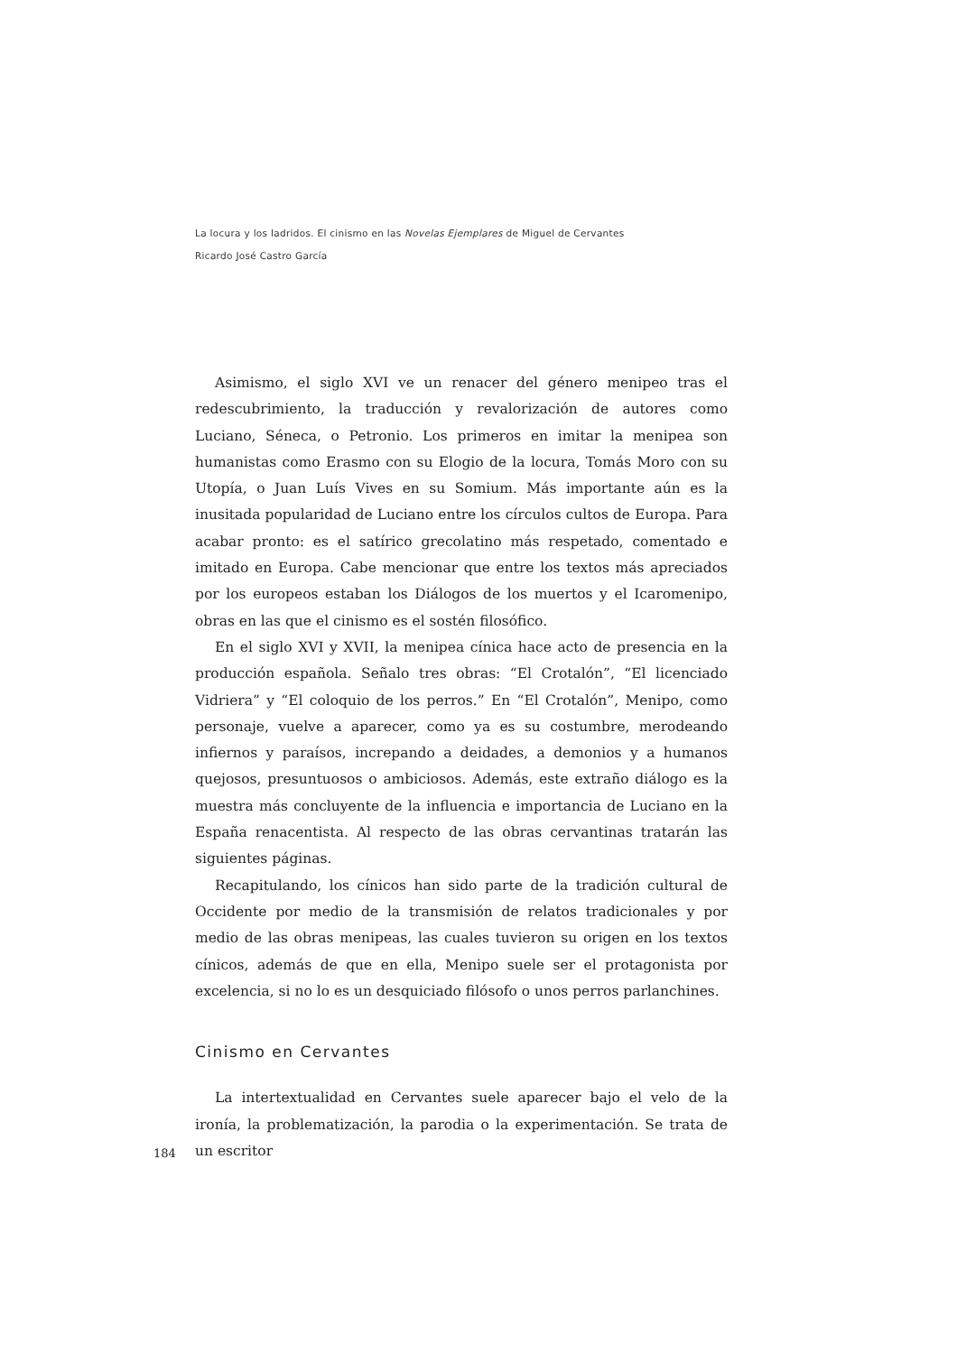La locura y los ladridos. El cinismo en las Novelas Ejemplares de Miguel de Cervantes
Ricardo José Castro García
Asimismo, el siglo XVI ve un renacer del género menipeo tras el redescubrimiento, la traducción y revalorización de autores como Luciano, Séneca, o Petronio. Los primeros en imitar la menipea son humanistas como Erasmo con su Elogio de la locura, Tomás Moro con su Utopía, o Juan Luís Vives en su Somium. Más importante aún es la inusitada popularidad de Luciano entre los círculos cultos de Europa. Para acabar pronto: es el satírico grecolatino más respetado, comentado e imitado en Europa. Cabe mencionar que entre los textos más apreciados por los europeos estaban los Diálogos de los muertos y el Icaromenipo, obras en las que el cinismo es el sostén filosófico.
En el siglo XVI y XVII, la menipea cínica hace acto de presencia en la producción española. Señalo tres obras: “El Crotalón”, “El licenciado Vidriera” y “El coloquio de los perros.” En “El Crotalón”, Menipo, como personaje, vuelve a aparecer, como ya es su costumbre, merodeando infiernos y paraísos, increpando a deidades, a demonios y a humanos quejosos, presuntuosos o ambiciosos. Además, este extraño diálogo es la muestra más concluyente de la influencia e importancia de Luciano en la España renacentista. Al respecto de las obras cervantinas tratarán las siguientes páginas.
Recapitulando, los cínicos han sido parte de la tradición cultural de Occidente por medio de la transmisión de relatos tradicionales y por medio de las obras menipeas, las cuales tuvieron su origen en los textos cínicos, además de que en ella, Menipo suele ser el protagonista por excelencia, si no lo es un desquiciado filósofo o unos perros parlanchines.
Cinismo en Cervantes
La intertextualidad en Cervantes suele aparecer bajo el velo de la ironía, la problematización, la parodia o la experimentación. Se trata de un escritor
184